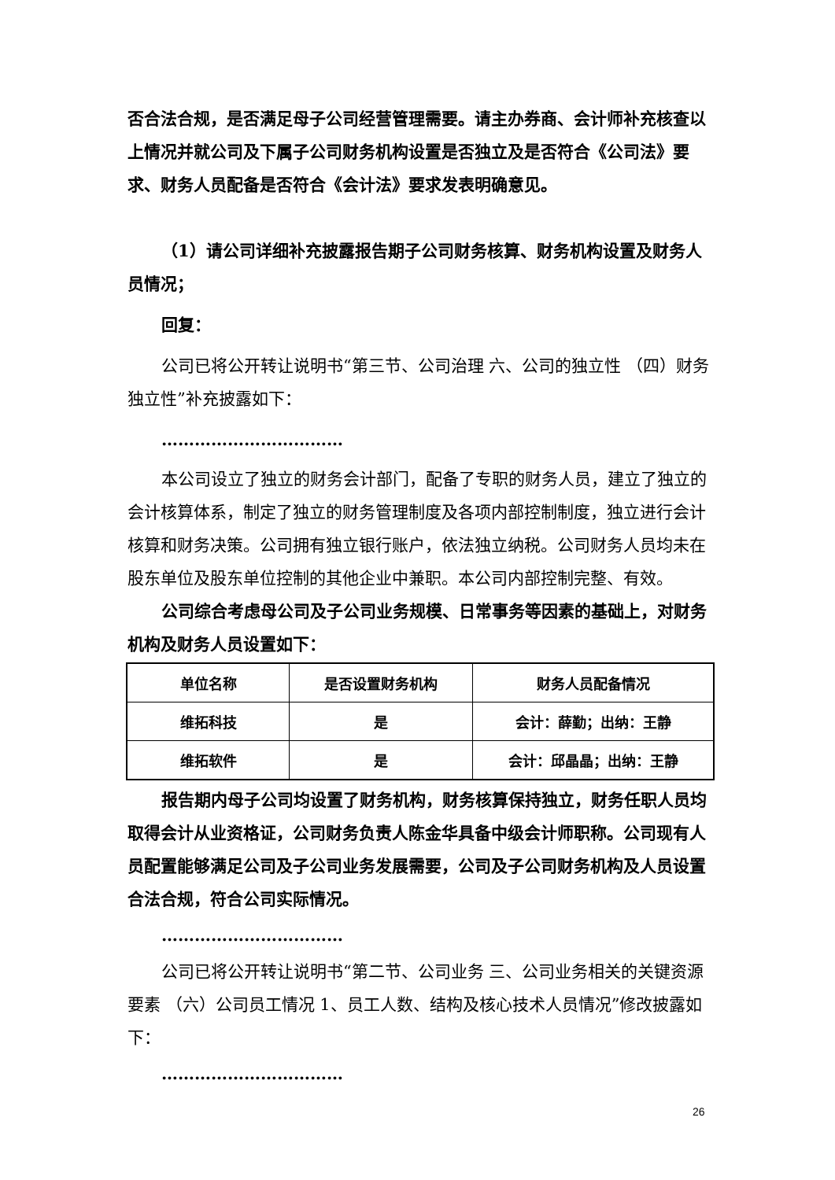否合法合规，是否满足母子公司经营管理需要。请主办券商、会计师补充核查以上情况并就公司及下属子公司财务机构设置是否独立及是否符合《公司法》要求、财务人员配备是否符合《会计法》要求发表明确意见。
（1）请公司详细补充披露报告期子公司财务核算、财务机构设置及财务人员情况；
回复：
公司已将公开转让说明书“第三节、公司治理 六、公司的独立性 （四）财务独立性”补充披露如下：
……………………………
本公司设立了独立的财务会计部门，配备了专职的财务人员，建立了独立的会计核算体系，制定了独立的财务管理制度及各项内部控制制度，独立进行会计核算和财务决策。公司拥有独立银行账户，依法独立纳税。公司财务人员均未在股东单位及股东单位控制的其他企业中兼职。本公司内部控制完整、有效。
公司综合考虑母公司及子公司业务规模、日常事务等因素的基础上，对财务机构及财务人员设置如下：
| 单位名称 | 是否设置财务机构 | 财务人员配备情况 |
| --- | --- | --- |
| 维拓科技 | 是 | 会计：薛勤；出纳：王静 |
| 维拓软件 | 是 | 会计：邱晶晶；出纳：王静 |
报告期内母子公司均设置了财务机构，财务核算保持独立，财务任职人员均取得会计从业资格证，公司财务负责人陈金华具备中级会计师职称。公司现有人员配置能够满足公司及子公司业务发展需要，公司及子公司财务机构及人员设置合法合规，符合公司实际情况。
……………………………
公司已将公开转让说明书“第二节、公司业务 三、公司业务相关的关键资源要素 （六）公司员工情况 1、员工人数、结构及核心技术人员情况”修改披露如下：
……………………………
26